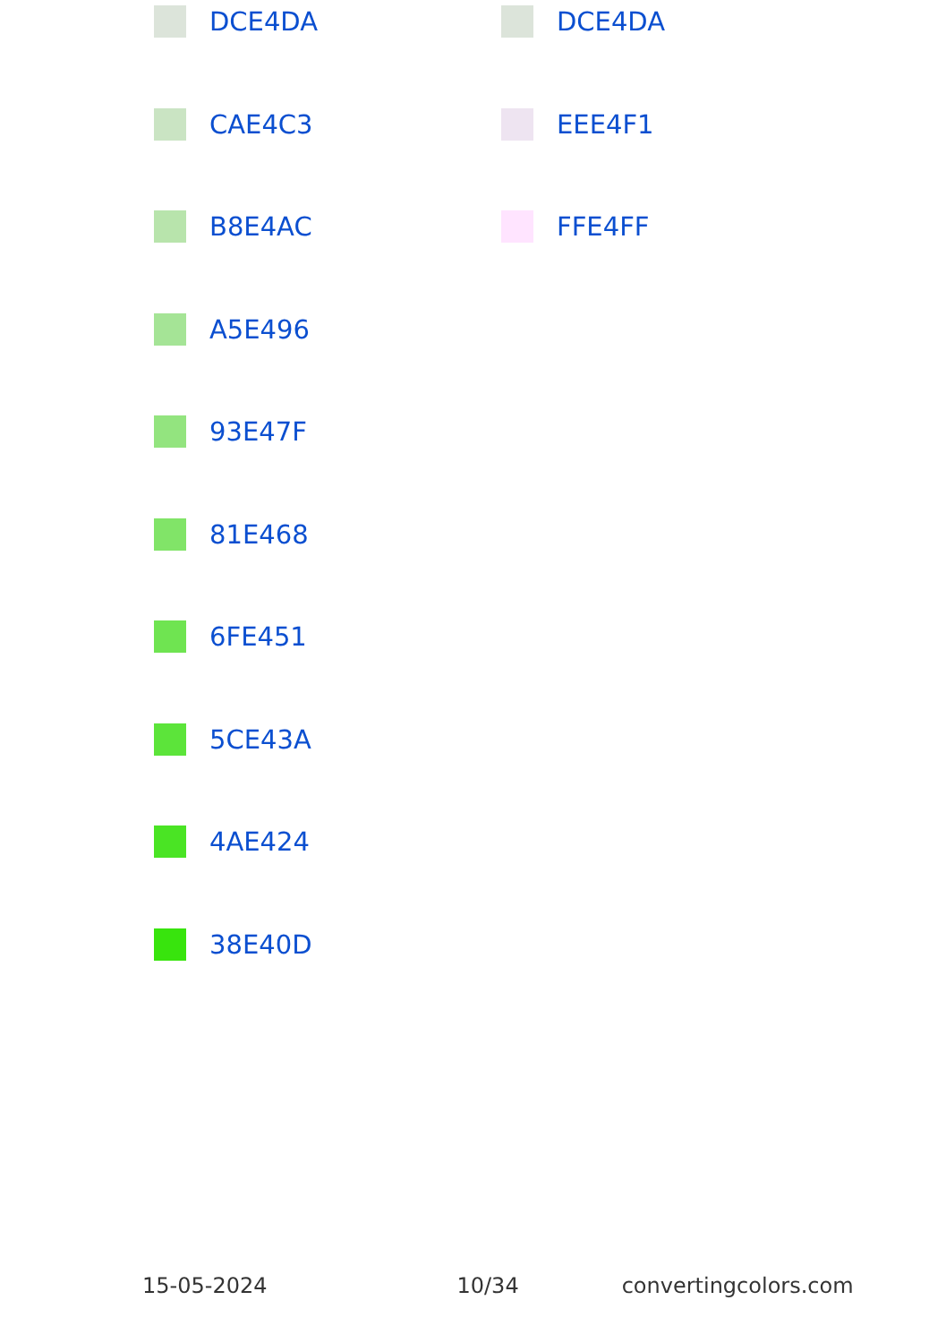DCE4DA
CAE4C3
B8E4AC
A5E496
93E47F
81E468
6FE451
5CE43A
4AE424
38E40D
DCE4DA
EEE4F1
FFE4FF
15-05-2024 10/34 convertingcolors.com